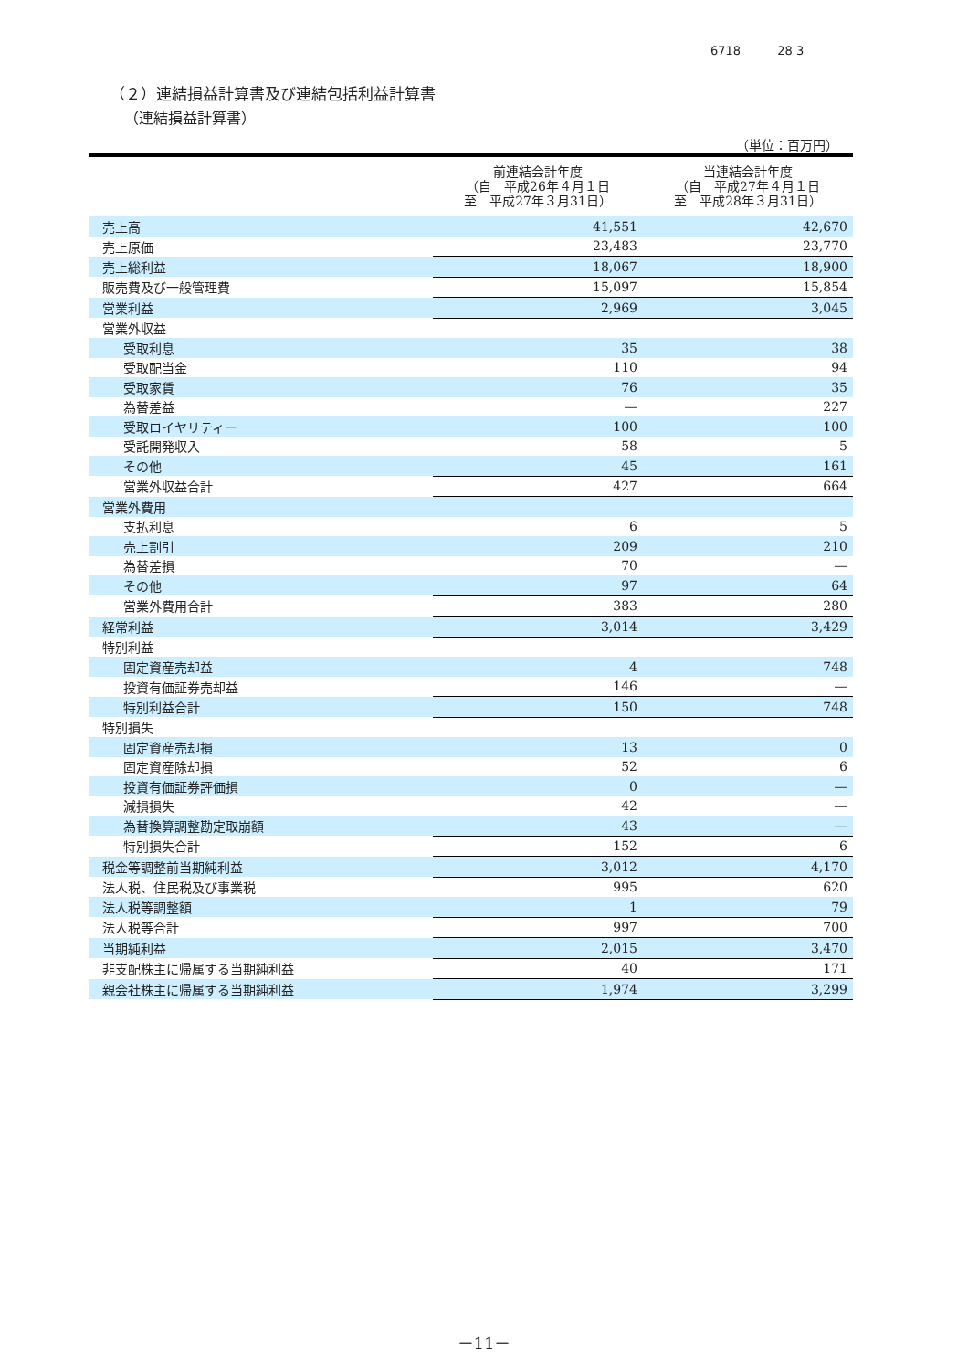6718 28 3
（２）連結損益計算書及び連結包括利益計算書
（連結損益計算書）
（単位：百万円）
| | 前連結会計年度 （自 平成26年４月１日 至 平成27年３月31日） | 当連結会計年度 （自 平成27年４月１日 至 平成28年３月31日） |
| --- | --- | --- |
| 売上高 | 41,551 | 42,670 |
| 売上原価 | 23,483 | 23,770 |
| 売上総利益 | 18,067 | 18,900 |
| 販売費及び一般管理費 | 15,097 | 15,854 |
| 営業利益 | 2,969 | 3,045 |
| 営業外収益 | | |
| 受取利息 | 35 | 38 |
| 受取配当金 | 110 | 94 |
| 受取家賃 | 76 | 35 |
| 為替差益 | ― | 227 |
| 受取ロイヤリティー | 100 | 100 |
| 受託開発収入 | 58 | 5 |
| その他 | 45 | 161 |
| 営業外収益合計 | 427 | 664 |
| 営業外費用 | | |
| 支払利息 | 6 | 5 |
| 売上割引 | 209 | 210 |
| 為替差損 | 70 | ― |
| その他 | 97 | 64 |
| 営業外費用合計 | 383 | 280 |
| 経常利益 | 3,014 | 3,429 |
| 特別利益 | | |
| 固定資産売却益 | 4 | 748 |
| 投資有価証券売却益 | 146 | ― |
| 特別利益合計 | 150 | 748 |
| 特別損失 | | |
| 固定資産売却損 | 13 | 0 |
| 固定資産除却損 | 52 | 6 |
| 投資有価証券評価損 | 0 | ― |
| 減損損失 | 42 | ― |
| 為替換算調整勘定取崩額 | 43 | ― |
| 特別損失合計 | 152 | 6 |
| 税金等調整前当期純利益 | 3,012 | 4,170 |
| 法人税、住民税及び事業税 | 995 | 620 |
| 法人税等調整額 | 1 | 79 |
| 法人税等合計 | 997 | 700 |
| 当期純利益 | 2,015 | 3,470 |
| 非支配株主に帰属する当期純利益 | 40 | 171 |
| 親会社株主に帰属する当期純利益 | 1,974 | 3,299 |
－11－